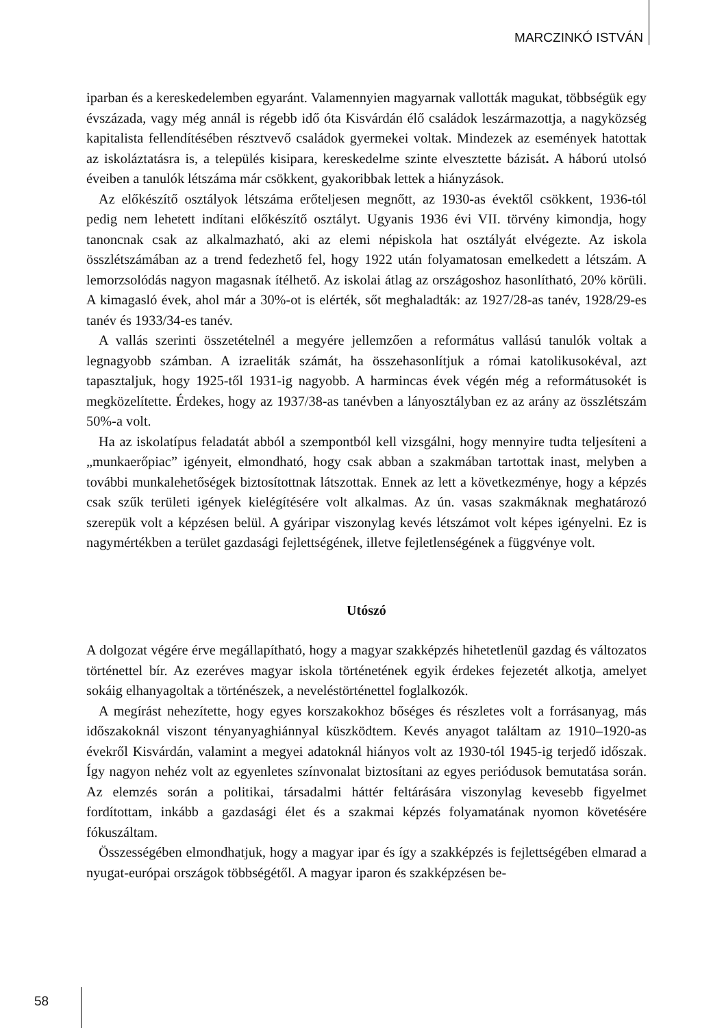MARCZINKÓ ISTVÁN
iparban és a kereskedelemben egyaránt. Valamennyien magyarnak vallották magukat, többségük egy évszázada, vagy még annál is régebb idő óta Kisvárdán élő családok leszármazottja, a nagyközség kapitalista fellendítésében résztvevő családok gyermekei voltak. Mindezek az események hatottak az iskoláztatásra is, a település kisipara, kereskedelme szinte elvesztette bázisát. A háború utolsó éveiben a tanulók létszáma már csökkent, gyakoribbak lettek a hiányzások.
Az előkészítő osztályok létszáma erőteljesen megnőtt, az 1930-as évektől csökkent, 1936-tól pedig nem lehetett indítani előkészítő osztályt. Ugyanis 1936 évi VII. törvény kimondja, hogy tanoncnak csak az alkalmazható, aki az elemi népiskola hat osztályát elvégezte. Az iskola összlétszámában az a trend fedezhető fel, hogy 1922 után folyamatosan emelkedett a létszám. A lemorzsolódás nagyon magasnak ítélhető. Az iskolai átlag az országoshoz hasonlítható, 20% körüli. A kimagasló évek, ahol már a 30%-ot is elérték, sőt meghaladták: az 1927/28-as tanév, 1928/29-es tanév és 1933/34-es tanév.
A vallás szerinti összetételnél a megyére jellemzően a református vallású tanulók voltak a legnagyobb számban. A izraeliták számát, ha összehasonlítjuk a római katolikusokéval, azt tapasztaljuk, hogy 1925-től 1931-ig nagyobb. A harmincas évek végén még a reformátusokét is megközelítette. Érdekes, hogy az 1937/38-as tanévben a lányosztályban ez az arány az összlétszám 50%-a volt.
Ha az iskolatípus feladatát abból a szempontból kell vizsgálni, hogy mennyire tudta teljesíteni a „munkaerőpiac” igényeit, elmondható, hogy csak abban a szakmában tartottak inast, melyben a további munkalehetőségek biztosítottnak látszottak. Ennek az lett a következménye, hogy a képzés csak szűk területi igények kielégítésére volt alkalmas. Az ún. vasas szakmáknak meghatározó szerepük volt a képzésen belül. A gyáripar viszonylag kevés létszámot volt képes igényelni. Ez is nagymértékben a terület gazdasági fejlettségének, illetve fejletlenségének a függvénye volt.
Utószó
A dolgozat végére érve megállapítható, hogy a magyar szakképzés hihetetlenül gazdag és változatos történettel bír. Az ezeréves magyar iskola történetének egyik érdekes fejezetét alkotja, amelyet sokáig elhanyagoltak a történészek, a neveléstörténettel foglalkozók.
A megírást nehezítette, hogy egyes korszakokhoz bőséges és részletes volt a forrásanyag, más időszakoknál viszont tényanyaghiánnyal küszködtem. Kevés anyagot találtam az 1910–1920-as évekről Kisvárdán, valamint a megyei adatoknál hiányos volt az 1930-tól 1945-ig terjedő időszak. Így nagyon nehéz volt az egyenletes színvonalat biztosítani az egyes periódusok bemutatása során. Az elemzés során a politikai, társadalmi háttér feltárására viszonylag kevesebb figyelmet fordítottam, inkább a gazdasági élet és a szakmai képzés folyamatának nyomon követésére fókuszáltam.
Összességében elmondhatjuk, hogy a magyar ipar és így a szakképzés is fejlettségében elmarad a nyugat-európai országok többségétől. A magyar iparon és szakképzésen be-
58